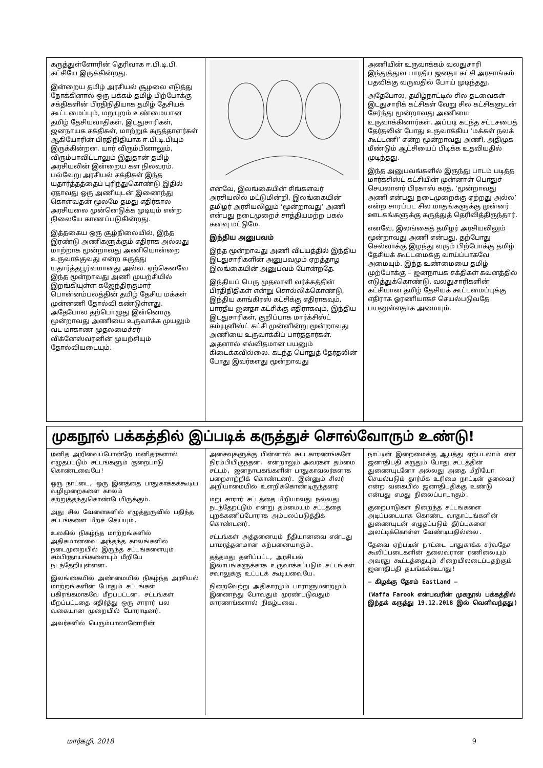கருத்துள்ளோரின் தெரிவாக ஈ.பி.டி.பி. கட்சியே இருக்கின்றது.
இன்றைய தமிழ் அரசியல் சூழலை எடுத்து நோக்கினால் ஒரு பக்கம் தமிழ் பிற்போக்கு சக்திகளின் பிரதிநிதியாக தமிழ் தேசியக் கூட்டமைப்பும், மறுபுறம் உண்மையான தமிழ் தேசியவாதிகள், இடதுசாரிகள், ஜனநாயக சக்திகள், மாற்றுக் கருத்தாளர்கள் ஆகியோரின் பிரதிநிதியாக ஈ.பி.டி.பியும் இருக்கின்றன. யார் விரும்பினாலும், விரும்பாவிட்டாலும் இதுதான் தமிழ் அரசியலின் இன்றைய கள நிலவரம். பல்வேறு அரசியல் சக்திகள் இந்த யதார்த்தத்தைப் புரிந்துகொண்டு இதில் ஏதாவது ஒரு அணியுடன் இணைந்து கொள்வதன் மூலமே தமது எதிர்கால அரசியலை முன்னெடுக்க முடியும் என்ற நிலையே காணப்படுகின்றது.
இத்தகைய ஒரு சூழ்நிலையில், இந்த இரண்டு அணிகளுக்கும் எதிராக அல்லது மாற்றாக மூன்றாவது அணியொன்றை உருவாக்குவது என்ற கருத்து யதார்த்தபூர்வமானது அல்ல. ஏற்கெனவே இந்த மூன்றாவது அணி முயற்சியில் இறங்கியுள்ள கஜேந்திரகுமார் பொன்னம்பலத்தின் தமிழ் தேசிய மக்கள் முன்னணி தோல்வி கண்டுள்ளது. அதேபோல தற்பொழுது இன்னொரு மூன்றாவது அணியை உருவாக்க முயலும் வட மாகாண முதலமைச்சர் விக்னேஸ்வரனின் முயற்சியும் தோல்வியடையும்.
எனவே, இலங்கையின் சிங்களவர் அரசியலில் மட்டுமின்றி, இலங்கையின் தமிழர் அரசியலிலும் ‘மூன்றாவது’ அணி என்பது நடைமுறைச் சாத்தியமற்ற பகல் கனவு மட்டுமே.
இந்திய அனுபவம்
இந்த மூன்றாவது அணி விடயத்தில் இந்திய இடதுசாரிகளின் அனுபவமும் ஏறத்தாழ இலங்கையின் அனுபவம் போன்றதே.
இந்தியப் பெரு முதலாளி வர்க்கத்தின் பிரதிநிதிகள் என்று சொல்லிக்கொண்டு, இந்திய காங்கிரஸ் கட்சிக்கு எதிராகவும், பாரதீய ஜனதா கட்சிக்கு எதிராகவும், இந்திய இடதுசாரிகள், குறிப்பாக மார்க்சிஸ்ட் கம்யூனிஸ்ட் கட்சி முன்னின்று மூன்றாவது அணியை உருவாக்கிப் பார்த்தார்கள். அதனால் எவ்விதமான பயனும் கிடைக்கவில்லை. கடந்த பொதுத் தேர்தலின் போது இவர்களது மூன்றாவது
அணியின் உருவாக்கம் வலதுசாரி இந்துத்துவ பாரதீய ஜனதா கட்சி அரசாங்கம் பதவிக்கு வருவதில் போய் முடிந்தது.
அதேபோல, தமிழ்நாட்டில் சில தடவைகள் இடதுசாரிக் கட்சிகள் வேறு சில கட்சிகளுடன் சேர்ந்து மூன்றாவது அணியை உருவாக்கினார்கள். அப்படி கடந்த சட்டசபைத் தேர்தலின் போது உருவாக்கிய ‘மக்கள் நலக் கூட்டணி’ என்ற மூன்றாவது அணி, அதிமுக மீண்டும் ஆட்சியைப் பிடிக்க உதவியதில் முடிந்தது.
இந்த அனுபவங்களில் இருந்து பாடம் படித்த மார்க்சிஸ்ட் கட்சியின் முன்னாள் பொதுச் செயலாளர் பிரகாஸ் கரத், ‘மூன்றாவது அணி என்பது நடைமுறைக்கு ஏற்றது அல்ல’ என்ற சாரப்பட சில மாதங்களுக்கு முன்னர் ஊடகங்களுக்கு கருத்துத் தெரிவித்திருந்தார்.
எனவே, இலங்கைத் தமிழர் அரசியலிலும் மூன்றாவது அணி என்பது, தற்போது செல்வாக்கு இழந்து வரும் பிற்போக்கு தமிழ் தேசியக் கூட்டமைக்கு வாய்ப்பாகவே அமையும். இந்த உண்மையை தமிழ் முற்போக்கு – ஜனநாயக சக்திகள் கவனத்தில் எடுத்துக்கொண்டு, வலதுசாரிகளின் கட்சியான தமிழ் தேசியக் கூட்டமைப்புக்கு எதிராக ஓரணியாகச் செயல்படுவதே பயனுள்ளதாக அமையும்.
முகநூல் பக்கத்தில் இப்படிக் கருத்துச் சொல்வோரும் உண்டு!
மனித அறிவைப்போன்றே மனிதர்களால் எழுதப்படும் சட்டங்களும் குறைபாடு கொண்டவையே!
ஒரு நாட்டை, ஒரு இனத்தை பாதுகாக்கக்கூடிய வழிமுறைகளை காலம் கற்றுத்தந்துகொண்டேயிருக்கும்.
அது சில வேளைகளில் எழுத்துருவில் பதிந்த சட்டங்களை மீறச் செய்யும்.
உலகில் நிகழ்ந்த மாற்றங்களில் அதிகமானவை அந்தந்த காலங்களில் நடைமுறையில் இருந்த சட்டங்களையும் சம்பிரதாயங்களையும் மீறியே நடந்தேறியுள்ளன.
இலங்கையில் அண்மையில் நிகழ்ந்த அரசியல் மாற்றங்களின் போதும் சட்டங்கள் பகிரங்கமாகவே மீறப்பட்டன. சட்டங்கள் மீறப்பட்டதை எதிர்த்து ஒரு சாரார் பல வகையான முறையில் போராடினர்.
அவர்களில் பெரும்பாலானோரின்
அசைவுகளுக்கு பின்னால் சுய காரணங்களே நிரம்பியிருந்தன. என்றாலும் அவர்கள் தம்மை சட்டம், ஜனநாயகங்களின் பாதுகாவலர்களாக பறைசாற்றிக் கொண்டனர். இன்னும் சிலர் அறியாமையில் உளறிக்கொண்டிருந்தனர்
மறு சாரார் சட்டத்தை மீறியாவது நல்லது நடந்தேறட்டும் என்று தம்மையும் சட்டத்தை புறக்கணிப்போராக அம்பலப்படுத்திக் கொண்டனர்.
சட்டங்கள் அத்தனையும் நீதியானவை என்பது பாமரத்தனமான கற்பனையாகும்.
தத்தமது தனிப்பட்ட, அரசியல் இலாபங்களுக்காக உருவாக்கப்படும் சட்டங்கள் சவாலுக்கு உட்படக் கூடியவையே.
நிறைவேற்று அதிகாரமும் பாராளுமன்றமும் இணைந்து போவதும் முரண்படுவதும் காரணங்களால் நிகழ்பவை.
நாட்டின் இறைமைக்கு ஆபத்து ஏற்படலாம் என ஜனாதிபதி கருதும் போது சட்டத்தின் துணையுடனோ அல்லது அதை மீறியோ செயல்படும் தார்மீக உரிமை நாட்டின் தலைவர் என்ற வகையில் ஜனாதிபதிக்கு உண்டு என்பது எமது நிலைப்பாடாகும்.
குறைபாடுகள் நிறைந்த சட்டங்களை அடிப்படையாக கொண்ட வாதாட்டங்களின் துணையுடன் எழுதப்படும் தீர்ப்புகளை அலட்டிக்கொள்ள வேண்டியதில்லை.
தேவை ஏற்படின் நாட்டை பாதுகாக்க சர்வதேச கூலிப்படைகளின் தலைவரான ரணிலையும் அவரது கூட்டத்தையும் சிறையிலடைப்பதற்கும் ஜனாதிபதி தயங்கக்கூடாது!
– கிழக்கு தேசம் EastLand –
(Waffa Farook என்பவரின் முகநூல் பக்கத்தில் இந்தக் கருத்து 19.12.2018 இல் வெளிவந்தது)
மார்கழி, 2018 9